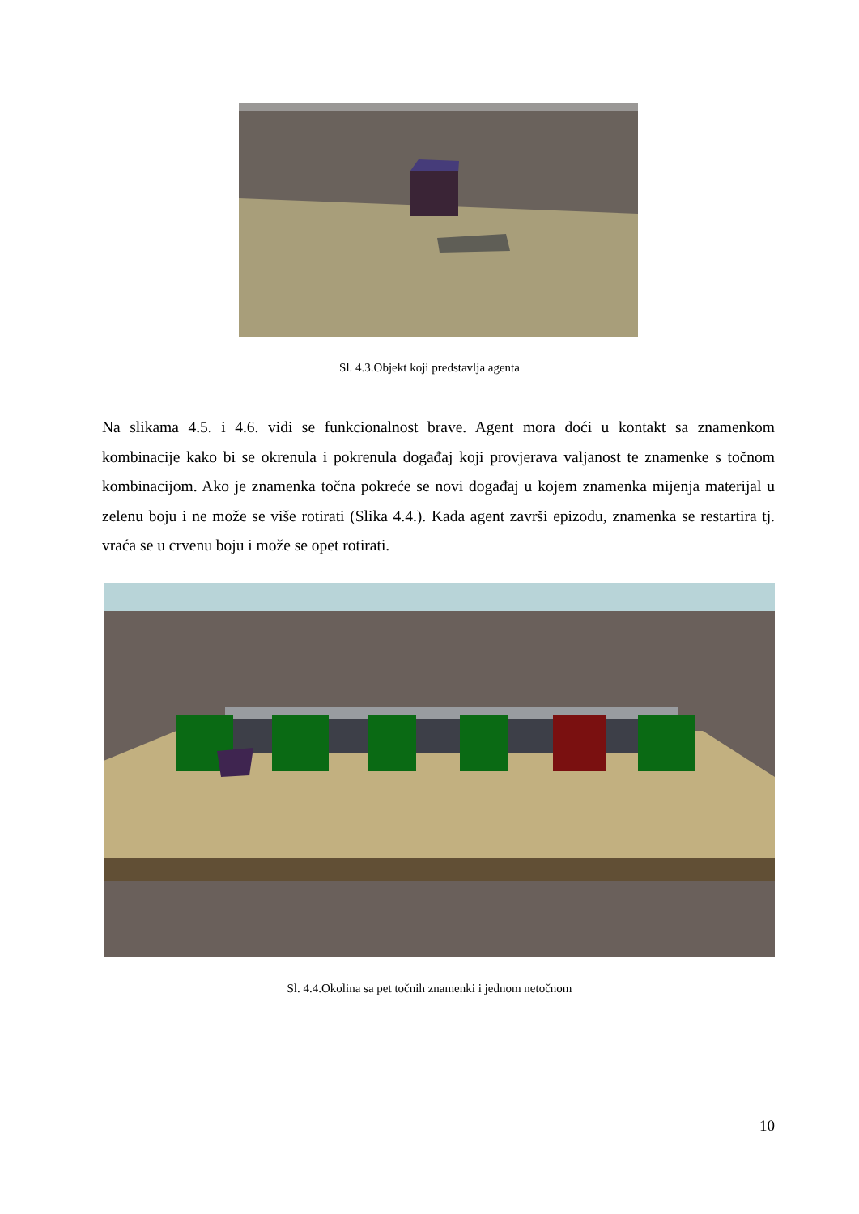Sl. 4.3.Objekt koji predstavlja agenta
Na slikama 4.5. i 4.6. vidi se funkcionalnost brave. Agent mora doći u kontakt sa znamenkom kombinacije kako bi se okrenula i pokrenula događaj koji provjerava valjanost te znamenke s točnom kombinacijom. Ako je znamenka točna pokreće se novi događaj u kojem znamenka mijenja materijal u zelenu boju i ne može se više rotirati (Slika 4.4.). Kada agent završi epizodu, znamenka se restartira tj. vraća se u crvenu boju i može se opet rotirati.
Sl. 4.4.Okolina sa pet točnih znamenki i jednom netočnom
10